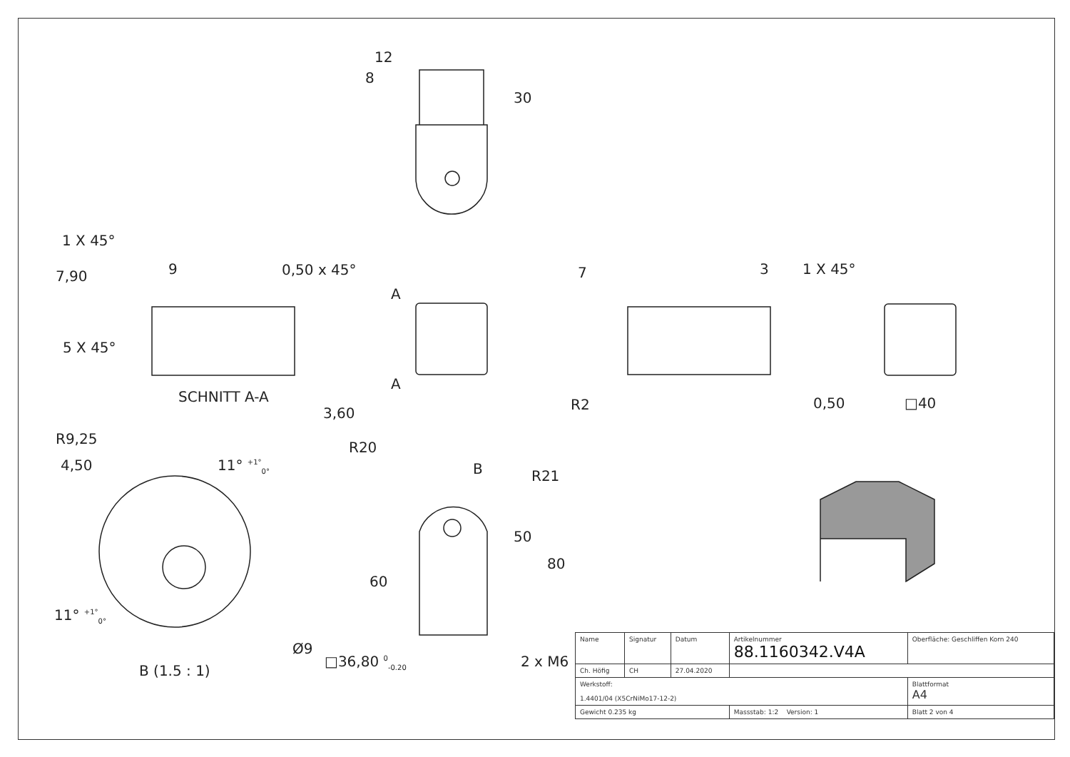12
8
30
1 X 45°
7,90 9 0,50 x 45°
5 X 45°
SCHNITT A-A
3,60
A
A
7 3 1 X 45°
R2 0,50 □40
R9,25
4,50 11° <sup>+1°</sup><sub>0°</sub>
11° <sup>+1°</sup><sub>0°</sub>
Ø9
B (1.5 : 1)
R20
B R21
50
80
60
□36,80 <sup>0</sup><sub>-0.20</sub> 2 x M6
| Name | Signatur | Datum | Artikelnummer 88.1160342.V4A | Oberfläche: Geschliffen Korn 240 | |
| Ch. Höfig | CH | 27.04.2020 | | | |
| Werkstoff: 1.4401/04 (X5CrNiMo17-12-2) | | | | | Blattformat A4 |
| Gewicht 0.235 kg | | | Massstab: 1:2 Version: 1 | Blatt 2 von 4 | |